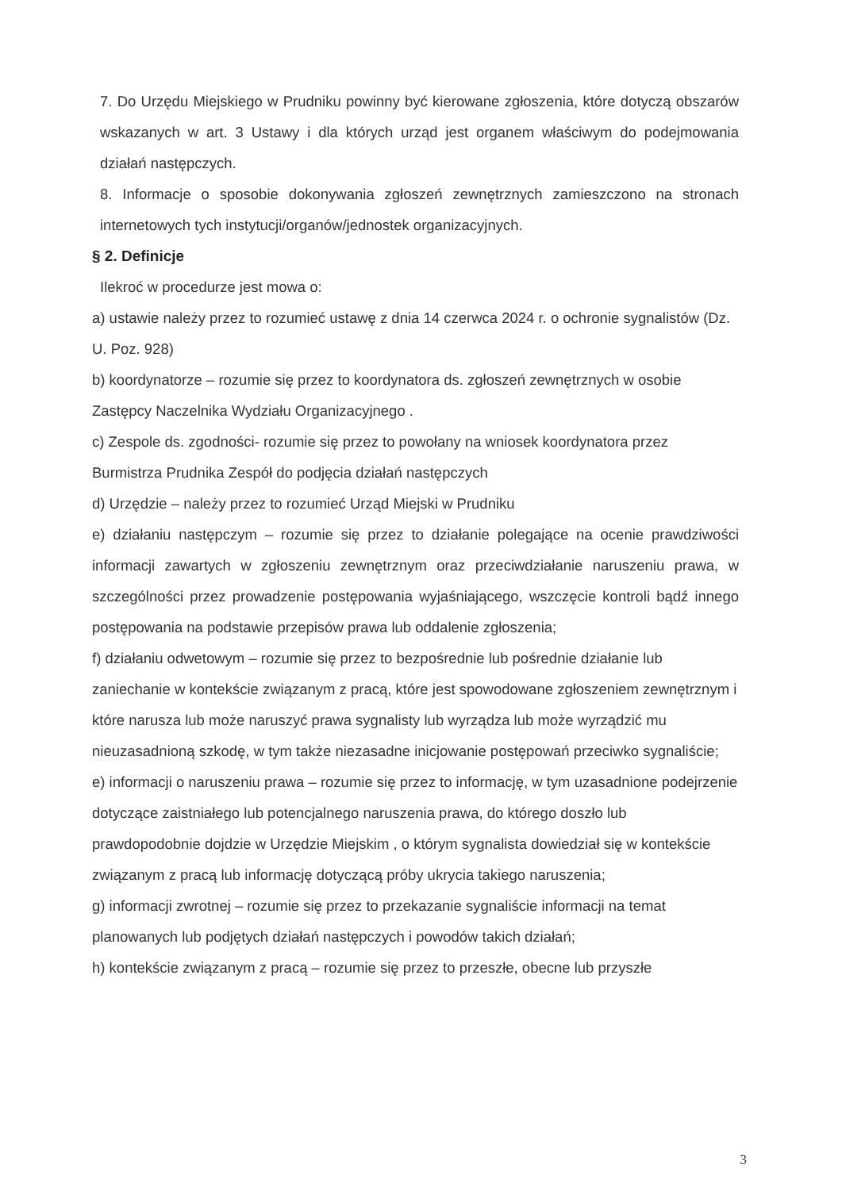7. Do Urzędu Miejskiego w Prudniku powinny być kierowane zgłoszenia, które dotyczą obszarów wskazanych w art. 3 Ustawy i dla których urząd jest organem właściwym do podejmowania działań następczych.
8. Informacje o sposobie dokonywania zgłoszeń zewnętrznych zamieszczono na stronach internetowych tych instytucji/organów/jednostek organizacyjnych.
§ 2. Definicje
Ilekroć w procedurze jest mowa o:
a) ustawie należy przez to rozumieć ustawę z dnia 14 czerwca 2024 r. o ochronie sygnalistów (Dz. U. Poz. 928)
b) koordynatorze – rozumie się przez to koordynatora ds. zgłoszeń zewnętrznych w osobie Zastępcy Naczelnika Wydziału Organizacyjnego .
c) Zespole ds. zgodności- rozumie się przez to powołany na wniosek koordynatora przez Burmistrza Prudnika Zespół do podjęcia działań następczych
d) Urzędzie – należy przez to rozumieć Urząd Miejski w Prudniku
e) działaniu następczym – rozumie się przez to działanie polegające na ocenie prawdziwości informacji zawartych w zgłoszeniu zewnętrznym oraz przeciwdziałanie naruszeniu prawa, w szczególności przez prowadzenie postępowania wyjaśniającego, wszczęcie kontroli bądź innego postępowania na podstawie przepisów prawa lub oddalenie zgłoszenia;
f) działaniu odwetowym – rozumie się przez to bezpośrednie lub pośrednie działanie lub zaniechanie w kontekście związanym z pracą, które jest spowodowane zgłoszeniem zewnętrznym i które narusza lub może naruszyć prawa sygnalisty lub wyrządza lub może wyrządzić mu nieuzasadnioną szkodę, w tym także niezasadne inicjowanie postępowań przeciwko sygnaliście;
e) informacji o naruszeniu prawa – rozumie się przez to informację, w tym uzasadnione podejrzenie dotyczące zaistniałego lub potencjalnego naruszenia prawa, do którego doszło lub prawdopodobnie dojdzie w Urzędzie Miejskim , o którym sygnalista dowiedział się w kontekście związanym z pracą lub informację dotyczącą próby ukrycia takiego naruszenia;
g) informacji zwrotnej – rozumie się przez to przekazanie sygnaliście informacji na temat planowanych lub podjętych działań następczych i powodów takich działań;
h) kontekście związanym z pracą – rozumie się przez to przeszłe, obecne lub przyszłe
3